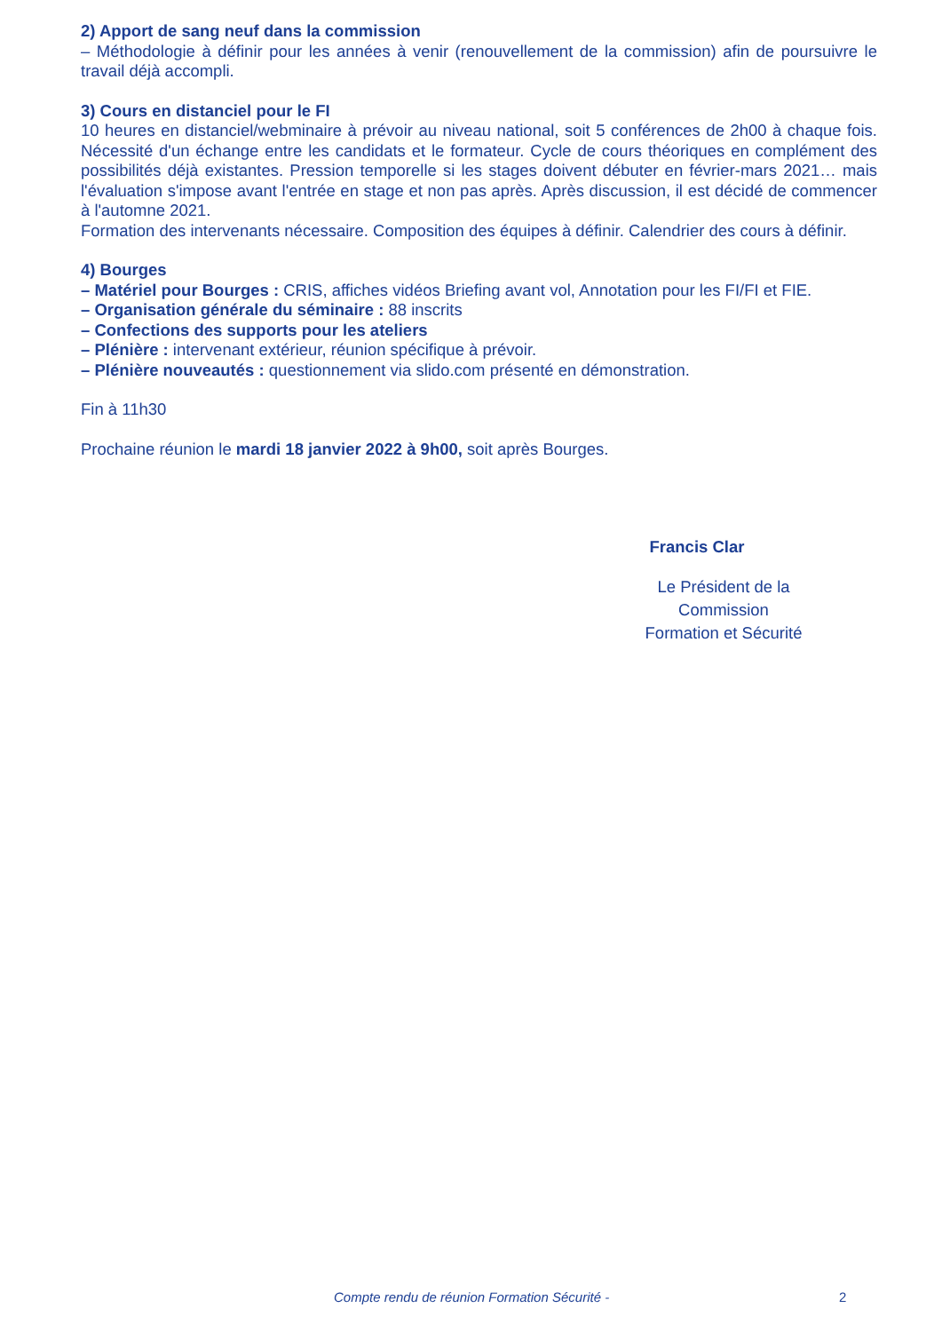2) Apport de sang neuf dans la commission
– Méthodologie à définir pour les années à venir (renouvellement de la commission) afin de poursuivre le travail déjà accompli.
3) Cours en distanciel pour le FI
10 heures en distanciel/webminaire à prévoir au niveau national, soit 5 conférences de 2h00 à chaque fois. Nécessité d'un échange entre les candidats et le formateur. Cycle de cours théoriques en complément des possibilités déjà existantes. Pression temporelle si les stages doivent débuter en février-mars 2021… mais l'évaluation s'impose avant l'entrée en stage et non pas après. Après discussion, il est décidé de commencer à l'automne 2021.
Formation des intervenants nécessaire. Composition des équipes à définir. Calendrier des cours à définir.
4) Bourges
– Matériel pour Bourges : CRIS, affiches vidéos Briefing avant vol, Annotation pour les FI/FI et FIE.
– Organisation générale du séminaire : 88 inscrits
– Confections des supports pour les ateliers
– Plénière : intervenant extérieur, réunion spécifique à prévoir.
– Plénière nouveautés : questionnement via slido.com présenté en démonstration.
Fin à 11h30
Prochaine réunion le mardi 18 janvier 2022 à 9h00, soit après Bourges.
Francis Clar
Le Président de la
Commission
Formation et Sécurité
Compte rendu de réunion Formation Sécurité - 2